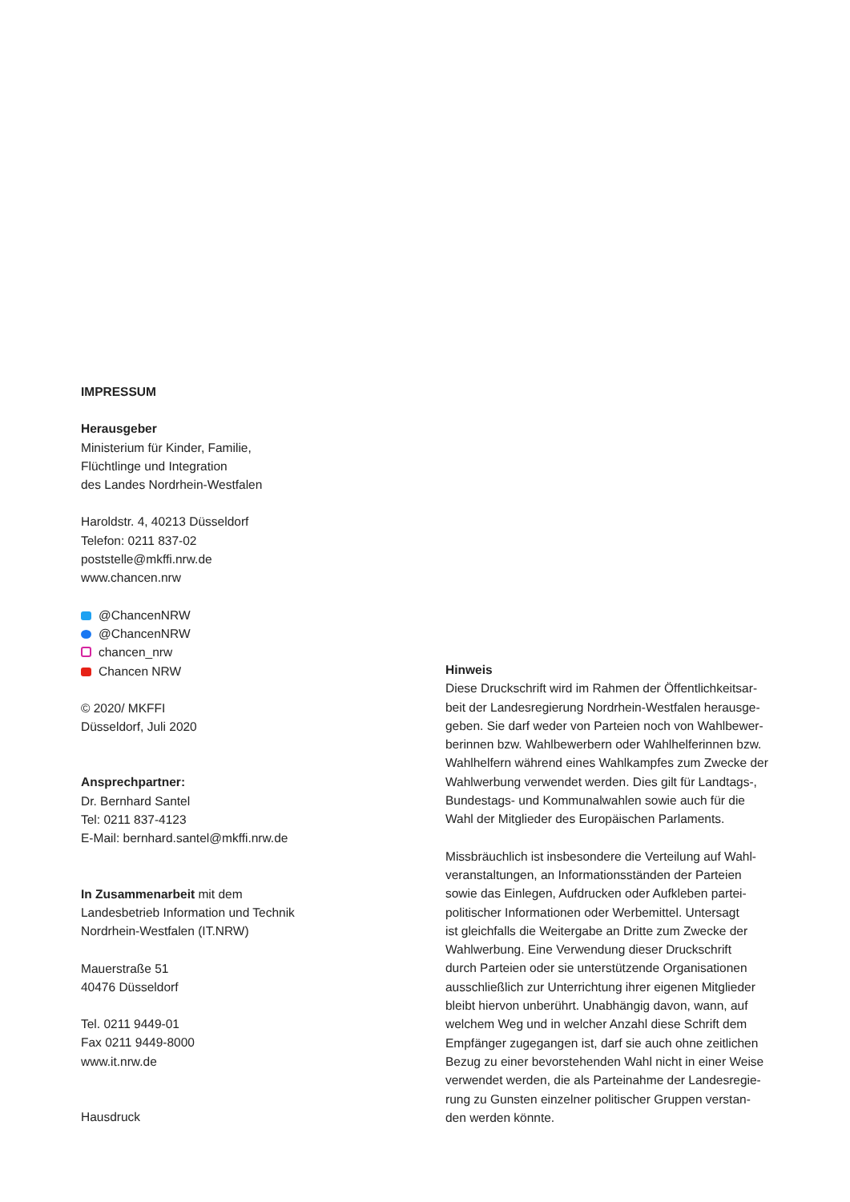IMPRESSUM
Herausgeber
Ministerium für Kinder, Familie,
Flüchtlinge und Integration
des Landes Nordrhein-Westfalen
Haroldstr. 4, 40213 Düsseldorf
Telefon: 0211 837-02
poststelle@mkffi.nrw.de
www.chancen.nrw
@ChancenNRW
@ChancenNRW
chancen_nrw
Chancen NRW
© 2020/ MKFFI
Düsseldorf, Juli 2020
Ansprechpartner:
Dr. Bernhard Santel
Tel: 0211 837-4123
E-Mail: bernhard.santel@mkffi.nrw.de
In Zusammenarbeit mit dem
Landesbetrieb Information und Technik
Nordrhein-Westfalen (IT.NRW)
Mauerstraße 51
40476 Düsseldorf
Tel. 0211 9449-01
Fax 0211 9449-8000
www.it.nrw.de
Hausdruck
Hinweis
Diese Druckschrift wird im Rahmen der Öffentlichkeitsar-
beit der Landesregierung Nordrhein-Westfalen herausge-
geben. Sie darf weder von Parteien noch von Wahlbewer-
berinnen bzw. Wahlbewerbern oder Wahlhelferinnen bzw.
Wahlhelfern während eines Wahlkampfes zum Zwecke der
Wahlwerbung verwendet werden. Dies gilt für Landtags-,
Bundestags- und Kommunalwahlen sowie auch für die
Wahl der Mitglieder des Europäischen Parlaments.
Missbräuchlich ist insbesondere die Verteilung auf Wahl-
veranstaltungen, an Informationsständen der Parteien
sowie das Einlegen, Aufdrucken oder Aufkleben partei-
politischer Informationen oder Werbemittel. Untersagt
ist gleichfalls die Weitergabe an Dritte zum Zwecke der
Wahlwerbung. Eine Verwendung dieser Druckschrift
durch Parteien oder sie unterstützende Organisationen
ausschließlich zur Unterrichtung ihrer eigenen Mitglieder
bleibt hiervon unberührt. Unabhängig davon, wann, auf
welchem Weg und in welcher Anzahl diese Schrift dem
Empfänger zugegangen ist, darf sie auch ohne zeitlichen
Bezug zu einer bevorstehenden Wahl nicht in einer Weise
verwendet werden, die als Parteinahme der Landesregie-
rung zu Gunsten einzelner politischer Gruppen verstan-
den werden könnte.